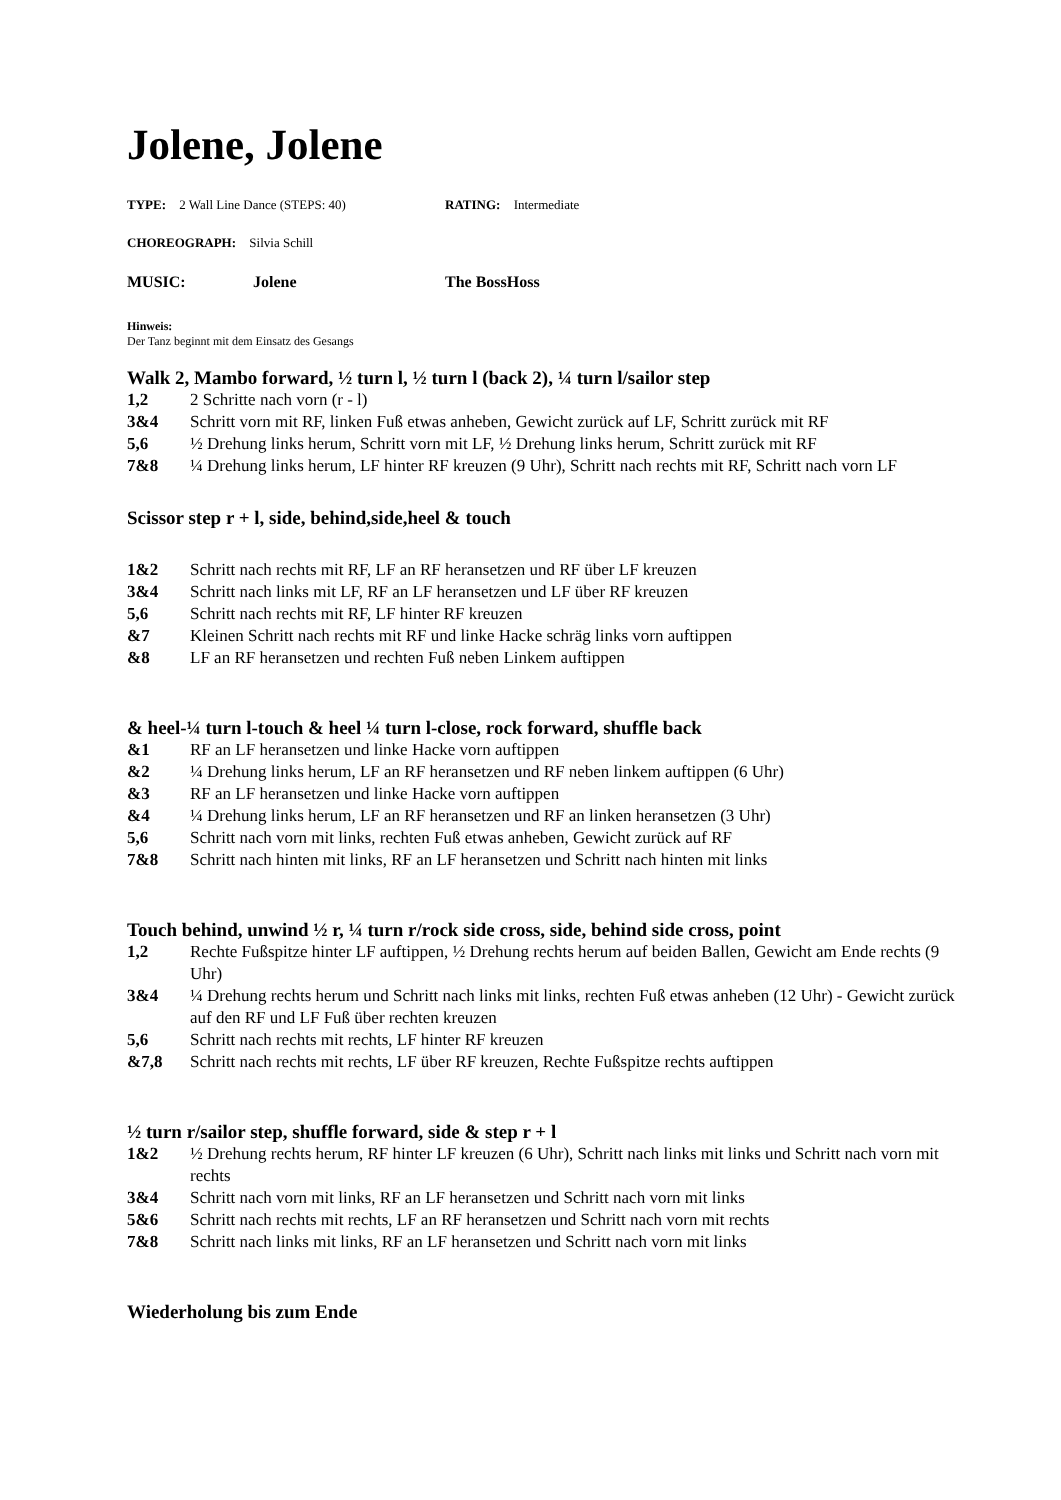Jolene, Jolene
TYPE: 2 Wall Line Dance (STEPS: 40) RATING: Intermediate
CHOREOGRAPH: Silvia Schill
MUSIC: Jolene The BossHoss
Hinweis:
Der Tanz beginnt mit dem Einsatz des Gesangs
Walk 2, Mambo forward, ½ turn l, ½ turn l (back 2), ¼ turn l/sailor step
| 1,2 | 2 Schritte nach vorn (r - l) |
| 3&4 | Schritt vorn mit RF, linken Fuß etwas anheben, Gewicht zurück auf LF, Schritt zurück mit RF |
| 5,6 | ½ Drehung links herum, Schritt vorn mit LF, ½ Drehung links herum, Schritt zurück mit RF |
| 7&8 | ¼ Drehung links herum, LF hinter RF kreuzen (9 Uhr), Schritt nach rechts mit RF, Schritt nach vorn LF |
Scissor step r + l, side, behind,side,heel & touch
| 1&2 | Schritt nach rechts mit RF, LF an RF heransetzen und RF über LF kreuzen |
| 3&4 | Schritt nach links mit LF, RF an LF heransetzen und LF über RF kreuzen |
| 5,6 | Schritt nach rechts mit RF, LF hinter RF kreuzen |
| &7 | Kleinen Schritt nach rechts mit RF und linke Hacke schräg links vorn auftippen |
| &8 | LF an RF heransetzen und rechten Fuß neben Linkem auftippen |
& heel-¼ turn l-touch & heel ¼ turn l-close, rock forward, shuffle back
| &1 | RF an LF heransetzen und linke Hacke vorn auftippen |
| &2 | ¼ Drehung links herum, LF an RF heransetzen und RF neben linkem auftippen (6 Uhr) |
| &3 | RF an LF heransetzen und linke Hacke vorn auftippen |
| &4 | ¼ Drehung links herum, LF an RF heransetzen und RF an linken heransetzen (3 Uhr) |
| 5,6 | Schritt nach vorn mit links, rechten Fuß etwas anheben, Gewicht zurück auf RF |
| 7&8 | Schritt nach hinten mit links, RF an LF heransetzen und Schritt nach hinten mit links |
Touch behind, unwind ½ r, ¼ turn r/rock side cross, side, behind side cross, point
| 1,2 | Rechte Fußspitze hinter LF auftippen, ½ Drehung rechts herum auf beiden Ballen, Gewicht am Ende rechts (9 Uhr) |
| 3&4 | ¼ Drehung rechts herum und Schritt nach links mit links, rechten Fuß etwas anheben (12 Uhr) - Gewicht zurück auf den RF und LF Fuß über rechten kreuzen |
| 5,6 | Schritt nach rechts mit rechts, LF hinter RF kreuzen |
| &7,8 | Schritt nach rechts mit rechts, LF über RF kreuzen, Rechte Fußspitze rechts auftippen |
½ turn r/sailor step, shuffle forward, side & step r + l
| 1&2 | ½ Drehung rechts herum, RF hinter LF kreuzen (6 Uhr), Schritt nach links mit links und Schritt nach vorn mit rechts |
| 3&4 | Schritt nach vorn mit links, RF an LF heransetzen und Schritt nach vorn mit links |
| 5&6 | Schritt nach rechts mit rechts, LF an RF heransetzen und Schritt nach vorn mit rechts |
| 7&8 | Schritt nach links mit links, RF an LF heransetzen und Schritt nach vorn mit links |
Wiederholung bis zum Ende